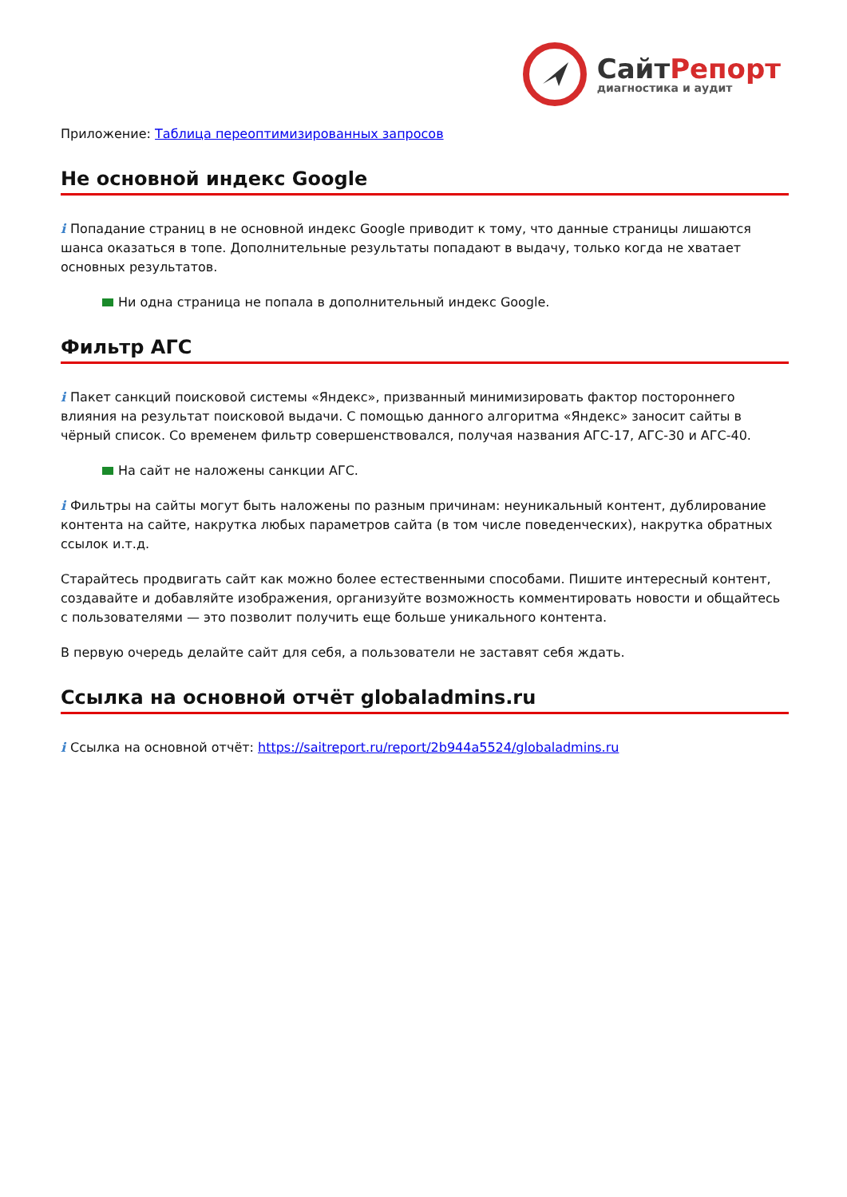СайтРепорт
диагностика и аудит
Приложение: Таблица переоптимизированных запросов
Не основной индекс Google
i Попадание страниц в не основной индекс Google приводит к тому, что данные страницы лишаются шанса оказаться в топе. Дополнительные результаты попадают в выдачу, только когда не хватает основных результатов.
Ни одна страница не попала в дополнительный индекс Google.
Фильтр АГС
i Пакет санкций поисковой системы «Яндекс», призванный минимизировать фактор постороннего влияния на результат поисковой выдачи. С помощью данного алгоритма «Яндекс» заносит сайты в чёрный список. Со временем фильтр совершенствовался, получая названия АГС-17, АГС-30 и АГС-40.
На сайт не наложены санкции АГС.
i Фильтры на сайты могут быть наложены по разным причинам: неуникальный контент, дублирование контента на сайте, накрутка любых параметров сайта (в том числе поведенческих), накрутка обратных ссылок и.т.д.
Старайтесь продвигать сайт как можно более естественными способами. Пишите интересный контент, создавайте и добавляйте изображения, организуйте возможность комментировать новости и общайтесь с пользователями — это позволит получить еще больше уникального контента.
В первую очередь делайте сайт для себя, а пользователи не заставят себя ждать.
Ссылка на основной отчёт globaladmins.ru
i Ссылка на основной отчёт: https://saitreport.ru/report/2b944a5524/globaladmins.ru